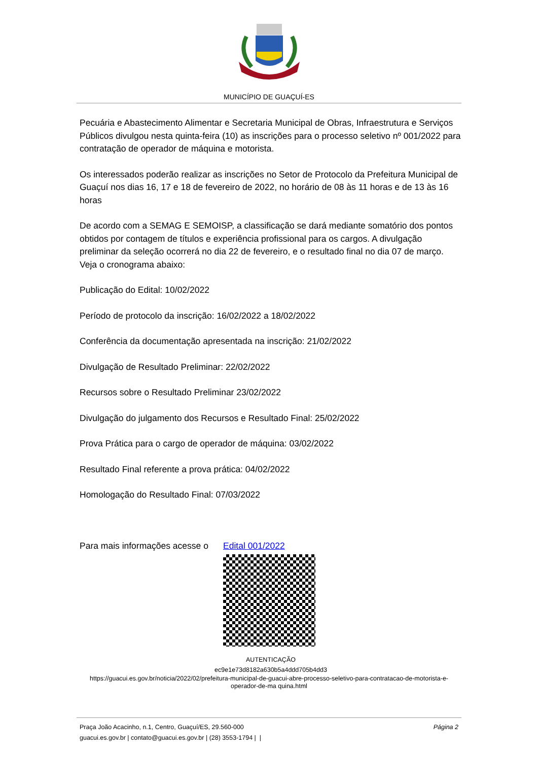MUNICÍPIO DE GUAÇUÍ-ES
Pecuária e Abastecimento Alimentar e Secretaria Municipal de Obras, Infraestrutura e Serviços Públicos divulgou nesta quinta-feira (10) as inscrições para o processo seletivo nº 001/2022 para contratação de operador de máquina e motorista.
Os interessados poderão realizar as inscrições no Setor de Protocolo da Prefeitura Municipal de Guaçuí nos dias 16, 17 e 18 de fevereiro de 2022, no horário de 08 às 11 horas e de 13 às 16 horas
De acordo com a SEMAG E SEMOISP, a classificação se dará mediante somatório dos pontos obtidos por contagem de títulos e experiência profissional para os cargos. A divulgação preliminar da seleção ocorrerá no dia 22 de fevereiro, e o resultado final no dia 07 de março. Veja o cronograma abaixo:
Publicação do Edital: 10/02/2022
Período de protocolo da inscrição: 16/02/2022 a 18/02/2022
Conferência da documentação apresentada na inscrição: 21/02/2022
Divulgação de Resultado Preliminar: 22/02/2022
Recursos sobre o Resultado Preliminar 23/02/2022
Divulgação do julgamento dos Recursos e Resultado Final: 25/02/2022
Prova Prática para o cargo de operador de máquina: 03/02/2022
Resultado Final referente a prova prática: 04/02/2022
Homologação do Resultado Final: 07/03/2022
Para mais informações acesse o Edital 001/2022
AUTENTICAÇÃO
ec9e1e73d8182a630b5a4ddd705b4dd3
https://guacui.es.gov.br/noticia/2022/02/prefeitura-municipal-de-guacui-abre-processo-seletivo-para-contratacao-de-motorista-e-operador-de-ma quina.html
Página 2 Praça João Acacinho, n.1, Centro, Guaçuí/ES, 29.560-000
guacui.es.gov.br | contato@guacui.es.gov.br | (28) 3553-1794 | |